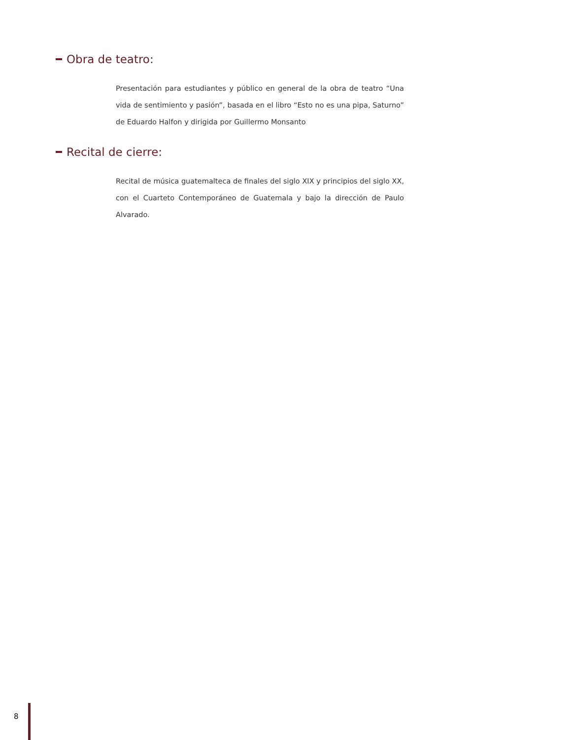Obra de teatro:
Presentación para estudiantes y público en general de la obra de teatro “Una vida de sentimiento y pasión”, basada en el libro “Esto no es una pipa, Saturno” de Eduardo Halfon y dirigida por Guillermo Monsanto
Recital de cierre:
Recital de música guatemalteca de finales del siglo XIX y principios del siglo XX, con el Cuarteto Contemporáneo de Guatemala y bajo la dirección de Paulo Alvarado.
8